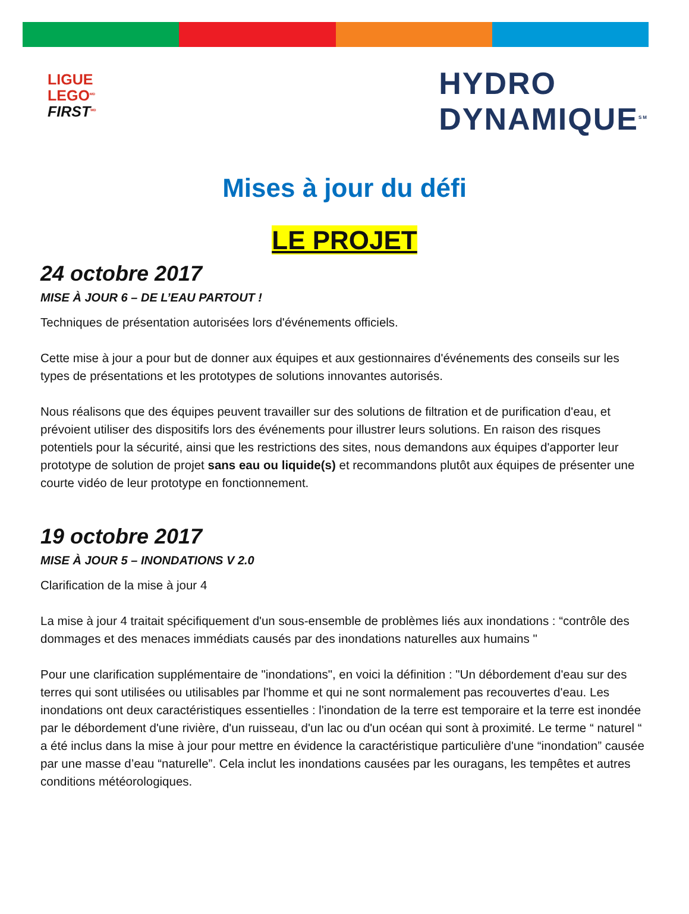LIGUE
LEGO<sup>MD</sup>
FIRST<sup>MD</sup>
HYDRO
DYNAMIQUE<sup>SM</sup>
Mises à jour du défi
LE PROJET
24 octobre 2017
MISE À JOUR 6 – DE L’EAU PARTOUT !
Techniques de présentation autorisées lors d'événements officiels.
Cette mise à jour a pour but de donner aux équipes et aux gestionnaires d'événements des conseils sur les types de présentations et les prototypes de solutions innovantes autorisés.
Nous réalisons que des équipes peuvent travailler sur des solutions de filtration et de purification d'eau, et prévoient utiliser des dispositifs lors des événements pour illustrer leurs solutions. En raison des risques potentiels pour la sécurité, ainsi que les restrictions des sites, nous demandons aux équipes d'apporter leur prototype de solution de projet sans eau ou liquide(s) et recommandons plutôt aux équipes de présenter une courte vidéo de leur prototype en fonctionnement.
19 octobre 2017
MISE À JOUR 5 – INONDATIONS V 2.0
Clarification de la mise à jour 4
La mise à jour 4 traitait spécifiquement d'un sous-ensemble de problèmes liés aux inondations : “contrôle des dommages et des menaces immédiats causés par des inondations naturelles aux humains "
Pour une clarification supplémentaire de "inondations", en voici la définition : "Un débordement d'eau sur des terres qui sont utilisées ou utilisables par l'homme et qui ne sont normalement pas recouvertes d'eau. Les inondations ont deux caractéristiques essentielles : l'inondation de la terre est temporaire et la terre est inondée par le débordement d'une rivière, d'un ruisseau, d'un lac ou d'un océan qui sont à proximité. Le terme “ naturel “ a été inclus dans la mise à jour pour mettre en évidence la caractéristique particulière d'une “inondation” causée par une masse d’eau “naturelle”. Cela inclut les inondations causées par les ouragans, les tempêtes et autres conditions météorologiques.